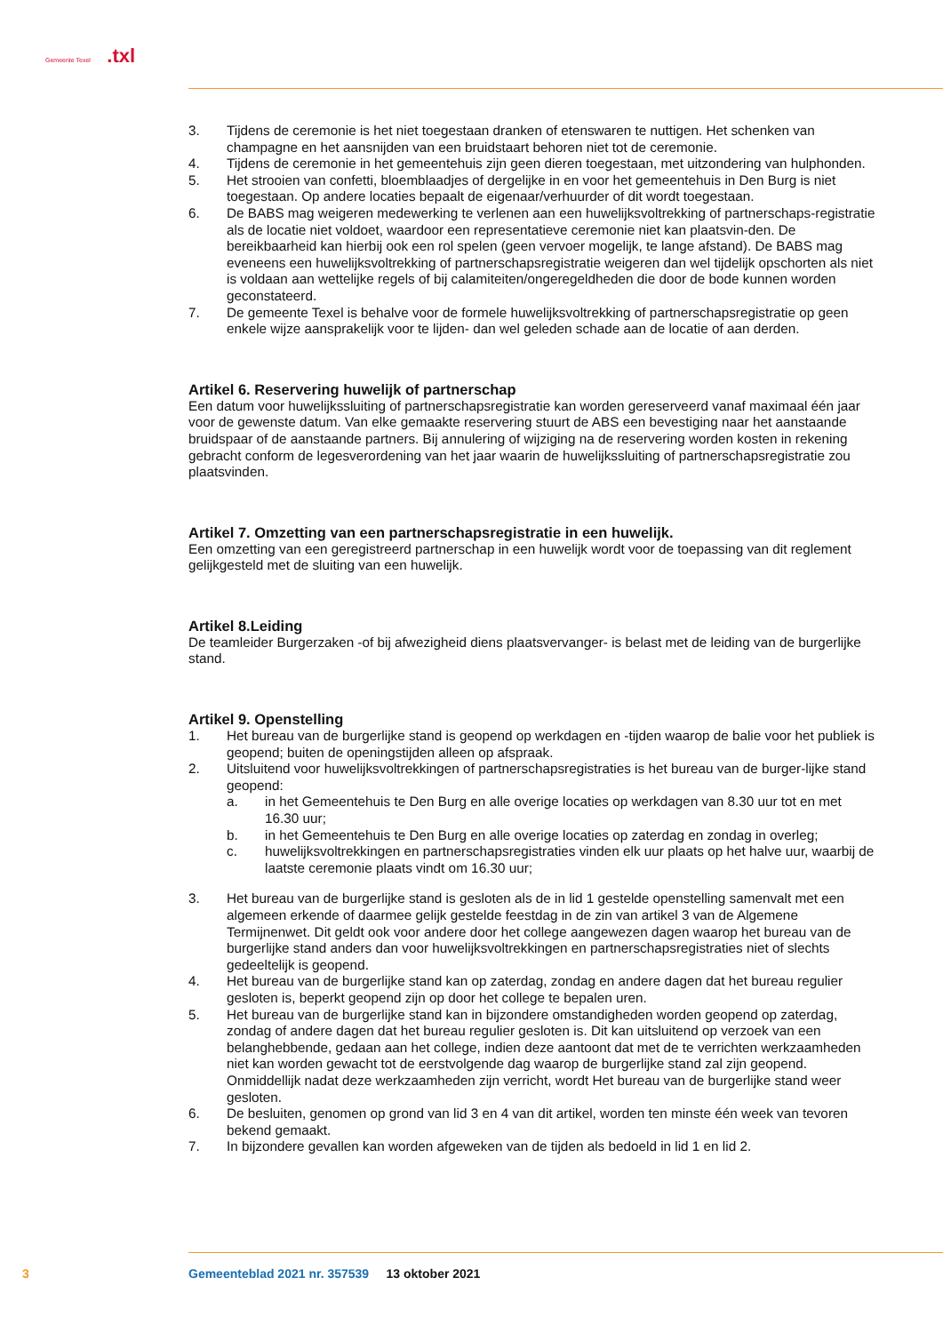Gemeente Texel .txl
3. Tijdens de ceremonie is het niet toegestaan dranken of etenswaren te nuttigen. Het schenken van champagne en het aansnijden van een bruidstaart behoren niet tot de ceremonie.
4. Tijdens de ceremonie in het gemeentehuis zijn geen dieren toegestaan, met uitzondering van hulphonden.
5. Het strooien van confetti, bloemblaadjes of dergelijke in en voor het gemeentehuis in Den Burg is niet toegestaan. Op andere locaties bepaalt de eigenaar/verhuurder of dit wordt toegestaan.
6. De BABS mag weigeren medewerking te verlenen aan een huwelijksvoltrekking of partnerschaps-registratie als de locatie niet voldoet, waardoor een representatieve ceremonie niet kan plaatsvin-den. De bereikbaarheid kan hierbij ook een rol spelen (geen vervoer mogelijk, te lange afstand). De BABS mag eveneens een huwelijksvoltrekking of partnerschapsregistratie weigeren dan wel tijdelijk opschorten als niet is voldaan aan wettelijke regels of bij calamiteiten/ongeregeldheden die door de bode kunnen worden geconstateerd.
7. De gemeente Texel is behalve voor de formele huwelijksvoltrekking of partnerschapsregistratie op geen enkele wijze aansprakelijk voor te lijden- dan wel geleden schade aan de locatie of aan derden.
Artikel 6. Reservering huwelijk of partnerschap
Een datum voor huwelijkssluiting of partnerschapsregistratie kan worden gereserveerd vanaf maximaal één jaar voor de gewenste datum. Van elke gemaakte reservering stuurt de ABS een bevestiging naar het aanstaande bruidspaar of de aanstaande partners. Bij annulering of wijziging na de reservering worden kosten in rekening gebracht conform de legesverordening van het jaar waarin de huwelijkssluiting of partnerschapsregistratie zou plaatsvinden.
Artikel 7. Omzetting van een partnerschapsregistratie in een huwelijk.
Een omzetting van een geregistreerd partnerschap in een huwelijk wordt voor de toepassing van dit reglement gelijkgesteld met de sluiting van een huwelijk.
Artikel 8.Leiding
De teamleider Burgerzaken -of bij afwezigheid diens plaatsvervanger- is belast met de leiding van de burgerlijke stand.
Artikel 9. Openstelling
1. Het bureau van de burgerlijke stand is geopend op werkdagen en -tijden waarop de balie voor het publiek is geopend; buiten de openingstijden alleen op afspraak.
2. Uitsluitend voor huwelijksvoltrekkingen of partnerschapsregistraties is het bureau van de burger-lijke stand geopend:
a. in het Gemeentehuis te Den Burg en alle overige locaties op werkdagen van 8.30 uur tot en met 16.30 uur;
b. in het Gemeentehuis te Den Burg en alle overige locaties op zaterdag en zondag in overleg;
c. huwelijksvoltrekkingen en partnerschapsregistraties vinden elk uur plaats op het halve uur, waarbij de laatste ceremonie plaats vindt om 16.30 uur;
3. Het bureau van de burgerlijke stand is gesloten als de in lid 1 gestelde openstelling samenvalt met een algemeen erkende of daarmee gelijk gestelde feestdag in de zin van artikel 3 van de Algemene Termijnenwet. Dit geldt ook voor andere door het college aangewezen dagen waarop het bureau van de burgerlijke stand anders dan voor huwelijksvoltrekkingen en partnerschapsregistraties niet of slechts gedeeltelijk is geopend.
4. Het bureau van de burgerlijke stand kan op zaterdag, zondag en andere dagen dat het bureau regulier gesloten is, beperkt geopend zijn op door het college te bepalen uren.
5. Het bureau van de burgerlijke stand kan in bijzondere omstandigheden worden geopend op zaterdag, zondag of andere dagen dat het bureau regulier gesloten is. Dit kan uitsluitend op verzoek van een belanghebbende, gedaan aan het college, indien deze aantoont dat met de te verrichten werkzaamheden niet kan worden gewacht tot de eerstvolgende dag waarop de burgerlijke stand zal zijn geopend. Onmiddellijk nadat deze werkzaamheden zijn verricht, wordt Het bureau van de burgerlijke stand weer gesloten.
6. De besluiten, genomen op grond van lid 3 en 4 van dit artikel, worden ten minste één week van tevoren bekend gemaakt.
7. In bijzondere gevallen kan worden afgeweken van de tijden als bedoeld in lid 1 en lid 2.
3 Gemeenteblad 2021 nr. 357539 13 oktober 2021